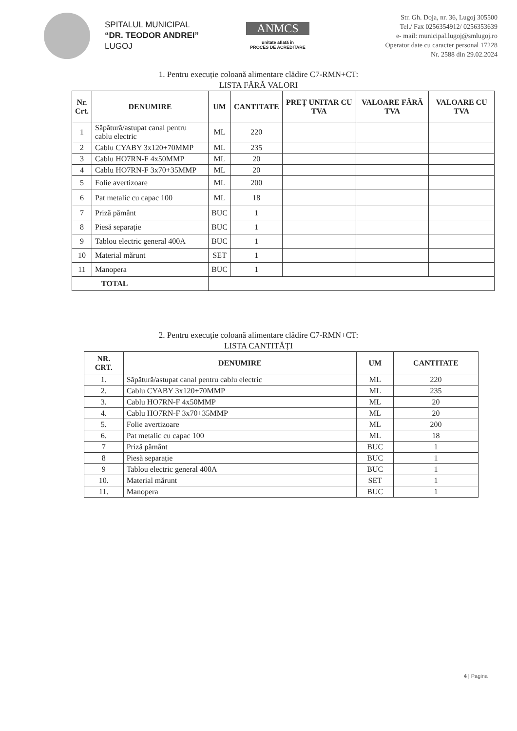SPITALUL MUNICIPAL
“DR. TEODOR ANDREI”
LUGOJ
ANMCS
unitate aflată în
PROCES DE ACREDITARE
Str. Gh. Doja, nr. 36, Lugoj 305500
Tel./ Fax 0256354912/ 0256353639
e- mail: municipal.lugoj@smlugoj.ro
Operator date cu caracter personal 17228
Nr. 2588 din 29.02.2024
1. Pentru execuție coloană alimentare clădire C7-RMN+CT:
LISTA FĂRĂ VALORI
| Nr. Crt. | DENUMIRE | UM | CANTITATE | PREȚ UNITAR CU TVA | VALOARE FĂRĂ TVA | VALOARE CU TVA |
| --- | --- | --- | --- | --- | --- | --- |
| 1 | Săpătură/astupat canal pentru cablu electric | ML | 220 | | | |
| 2 | Cablu CYABY 3x120+70MMP | ML | 235 | | | |
| 3 | Cablu HO7RN-F 4x50MMP | ML | 20 | | | |
| 4 | Cablu HO7RN-F 3x70+35MMP | ML | 20 | | | |
| 5 | Folie avertizoare | ML | 200 | | | |
| 6 | Pat metalic cu capac 100 | ML | 18 | | | |
| 7 | Priză pământ | BUC | 1 | | | |
| 8 | Piesă separație | BUC | 1 | | | |
| 9 | Tablou electric general 400A | BUC | 1 | | | |
| 10 | Material mărunt | SET | 1 | | | |
| 11 | Manopera | BUC | 1 | | | |
| TOTAL | | | | | | |
2. Pentru execuție coloană alimentare clădire C7-RMN+CT:
LISTA CANTITĂȚI
| NR. CRT. | DENUMIRE | UM | CANTITATE |
| --- | --- | --- | --- |
| 1. | Săpătură/astupat canal pentru cablu electric | ML | 220 |
| 2. | Cablu CYABY 3x120+70MMP | ML | 235 |
| 3. | Cablu HO7RN-F 4x50MMP | ML | 20 |
| 4. | Cablu HO7RN-F 3x70+35MMP | ML | 20 |
| 5. | Folie avertizoare | ML | 200 |
| 6. | Pat metalic cu capac 100 | ML | 18 |
| 7 | Priză pământ | BUC | 1 |
| 8 | Piesă separație | BUC | 1 |
| 9 | Tablou electric general 400A | BUC | 1 |
| 10. | Material mărunt | SET | 1 |
| 11. | Manopera | BUC | 1 |
4 | Pagina